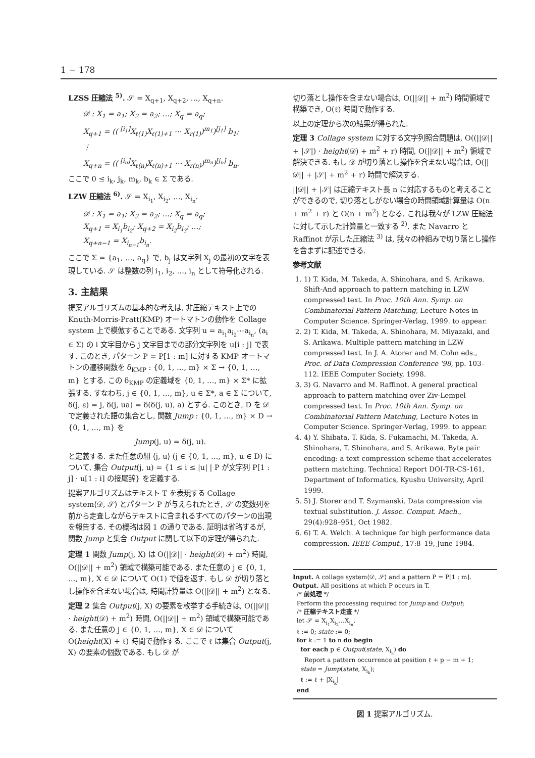1 − 178
LZSS 圧縮法 <sup>5)</sup>. 𝒮 = X<sub>q+1</sub>, X<sub>q+2</sub>, …, X<sub>q+n</sub>.
𝒟 : X<sub>1</sub> = a<sub>1</sub>; X<sub>2</sub> = a<sub>2</sub>; …; X<sub>q</sub> = a<sub>q</sub>;
X<sub>q+1</sub> = (( <sup>[i<sub>1</sub>]</sup>X<sub>ℓ(1)</sub>X<sub>ℓ(1)+1</sub> ⋯ X<sub>r(1)</sub>)<sup>m<sub>1</sub></sup>)<sup>[j<sub>1</sub>]</sup> b<sub>1</sub>;
⋮
X<sub>q+n</sub> = (( <sup>[i<sub>n</sub>]</sup>X<sub>ℓ(n)</sub>X<sub>ℓ(n)+1</sub> ⋯ X<sub>r(n)</sub>)<sup>m<sub>n</sub></sup>)<sup>[j<sub>n</sub>]</sup> b<sub>n</sub>.
ここで 0 ≤ i<sub>k</sub>, j<sub>k</sub>, m<sub>k</sub>, b<sub>k</sub> ∈ Σ である.
LZW 圧縮法 <sup>6)</sup>. 𝒮 = X<sub>i<sub>1</sub></sub>, X<sub>i<sub>2</sub></sub>, …, X<sub>i<sub>n</sub></sub>.
𝒟 : X<sub>1</sub> = a<sub>1</sub>; X<sub>2</sub> = a<sub>2</sub>; …; X<sub>q</sub> = a<sub>q</sub>;
X<sub>q+1</sub> = X<sub>i<sub>1</sub></sub>b<sub>i<sub>2</sub></sub>; X<sub>q+2</sub> = X<sub>i<sub>2</sub></sub>b<sub>i<sub>3</sub></sub>; …;
X<sub>q+n−1</sub> = X<sub>i<sub>n−1</sub></sub>b<sub>i<sub>n</sub></sub>.
ここで Σ = {a<sub>1</sub>, …, a<sub>q</sub>} で, b<sub>j</sub> は文字列 X<sub>j</sub> の最初の文字を表現している. 𝒮 は整数の列 i<sub>1</sub>, i<sub>2</sub>, …, i<sub>n</sub> として符号化される.
3. 主結果
提案アルゴリズムの基本的な考えは, 非圧縮テキスト上での Knuth-Morris-Pratt(KMP) オートマトンの動作を Collage system 上で模倣することである. 文字列 u = a<sub>i<sub>1</sub></sub>a<sub>i<sub>2</sub></sub>⋯a<sub>i<sub>n</sub></sub>, (a<sub>i</sub> ∈ Σ) の i 文字目から j 文字目までの部分文字列を u[i : j] で表す. このとき, パターン P = P[1 : m] に対する KMP オートマトンの遷移関数を δ<sub>KMP</sub> : {0, 1, …, m} × Σ → {0, 1, …, m} とする. この δ<sub>KMP</sub> の定義域を {0, 1, …, m} × Σ* に拡張する. すなわち, j ∈ {0, 1, …, m}, u ∈ Σ*, a ∈ Σ について, δ(j, ε) = j, δ(j, ua) = δ(δ(j, u), a) とする. このとき, D を 𝒟 で定義された語の集合とし, 関数 Jump : {0, 1, …, m} × D → {0, 1, …, m} を
Jump(j, u) = δ(j, u).
と定義する. また任意の組 ⟨j, u⟩ (j ∈ {0, 1, …, m}, u ∈ D) について, 集合 Output(j, u) = {1 ≤ i ≤ |u| | P が文字列 P[1 : j] · u[1 : i] の接尾辞} を定義する.
提案アルゴリズムはテキスト T を表現する Collage system⟨𝒟, 𝒮⟩ とパターン P が与えられたとき, 𝒮 の変数列を前から走査しながらテキストに含まれるすべてのパターンの出現を報告する. その概略は図 1 の通りである. 証明は省略するが, 関数 Jump と集合 Output に関して以下の定理が得られた.
定理 1 関数 Jump(j, X) は O(||𝒟|| · height(𝒟) + m<sup>2</sup>) 時間, O(||𝒟|| + m<sup>2</sup>) 領域で構築可能である. また任意の j ∈ {0, 1, …, m}, X ∈ 𝒟 について O(1) で値を返す. もし 𝒟 が切り落とし操作を含まない場合は, 時間計算量は O(||𝒟|| + m<sup>2</sup>) となる.
定理 2 集合 Output(j, X) の要素を枚挙する手続きは, O(||𝒟|| · height(𝒟) + m<sup>2</sup>) 時間, O(||𝒟|| + m<sup>2</sup>) 領域で構築可能である. また任意の j ∈ {0, 1, …, m}, X ∈ 𝒟 について O(height(X) + ℓ) 時間で動作する. ここで ℓ は集合 Output(j, X) の要素の個数である. もし 𝒟 が
切り落とし操作を含まない場合は, O(||𝒟|| + m<sup>2</sup>) 時間領域で構築でき, O(ℓ) 時間で動作する.
以上の定理から次の結果が得られた.
定理 3 Collage system に対する文字列照合問題は, O((||𝒟|| + |𝒮|) · height(𝒟) + m<sup>2</sup> + r) 時間, O(||𝒟|| + m<sup>2</sup>) 領域で解決できる. もし 𝒟 が切り落とし操作を含まない場合は, O(||𝒟|| + |𝒮| + m<sup>2</sup> + r) 時間で解決する.
||𝒟|| + |𝒮| は圧縮テキスト長 n に対応するものと考えることができるので, 切り落としがない場合の時間領域計算量は O(n + m<sup>2</sup> + r) と O(n + m<sup>2</sup>) となる. これは我々が LZW 圧縮法に対して示した計算量と一致する <sup>2)</sup>. また Navarro と Raffinot が示した圧縮法 <sup>3)</sup> は, 我々の枠組みで切り落とし操作を含まずに記述できる.
参考文献
1. 1) T. Kida, M. Takeda, A. Shinohara, and S. Arikawa. Shift-And approach to pattern matching in LZW compressed text. In Proc. 10th Ann. Symp. on Combinatorial Pattern Matching, Lecture Notes in Computer Science. Springer-Verlag, 1999. to appear.
2. 2) T. Kida, M. Takeda, A. Shinohara, M. Miyazaki, and S. Arikawa. Multiple pattern matching in LZW compressed text. In J. A. Atorer and M. Cohn eds., Proc. of Data Compression Conference '98, pp. 103–112. IEEE Computer Society, 1998.
3. 3) G. Navarro and M. Raffinot. A general practical approach to pattern matching over Ziv-Lempel compressed text. In Proc. 10th Ann. Symp. on Combinatorial Pattern Matching, Lecture Notes in Computer Science. Springer-Verlag, 1999. to appear.
4. 4) Y. Shibata, T. Kida, S. Fukamachi, M. Takeda, A. Shinohara, T. Shinohara, and S. Arikawa. Byte pair encoding: a text compression scheme that accelerates pattern matching. Technical Report DOI-TR-CS-161, Department of Informatics, Kyushu University, April 1999.
5. 5) J. Storer and T. Szymanski. Data compression via textual substitution. J. Assoc. Comput. Mach., 29(4):928–951, Oct 1982.
6. 6) T. A. Welch. A technique for high performance data compression. IEEE Comput., 17:8–19, June 1984.
Input. A collage system⟨𝒟, 𝒮⟩ and a pattern P = P[1 : m].
Output. All positions at which P occurs in T.
/* 前処理 */
Perform the processing required for Jump and Output;
/* 圧縮テキスト走査 */
let 𝒮 = X<sub>i<sub>1</sub></sub>X<sub>i<sub>2</sub></sub>…X<sub>i<sub>n</sub></sub>.
ℓ := 0; state := 0;
for k := 1 to n do begin
for each p ∈ Output(state, X<sub>i<sub>k</sub></sub>) do
Report a pattern occurrence at position ℓ + p − m + 1;
state = Jump(state, X<sub>i<sub>k</sub></sub>);
ℓ := ℓ + |X<sub>i<sub>k</sub></sub>|
end
図 1 提案アルゴリズム.